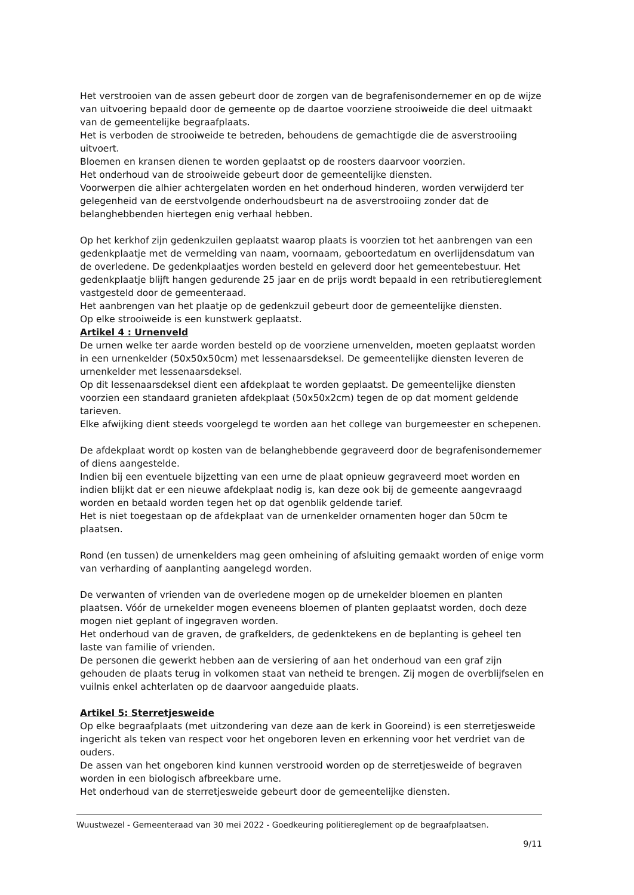Het verstrooien van de assen gebeurt door de zorgen van de begrafenisondernemer en op de wijze van uitvoering bepaald door de gemeente op de daartoe voorziene strooiweide die deel uitmaakt van de gemeentelijke begraafplaats.
Het is verboden de strooiweide te betreden, behoudens de gemachtigde die de asverstrooiing uitvoert.
Bloemen en kransen dienen te worden geplaatst op de roosters daarvoor voorzien.
Het onderhoud van de strooiweide gebeurt door de gemeentelijke diensten.
Voorwerpen die alhier achtergelaten worden en het onderhoud hinderen, worden verwijderd ter gelegenheid van de eerstvolgende onderhoudsbeurt na de asverstrooiing zonder dat de belanghebbenden hiertegen enig verhaal hebben.
Op het kerkhof zijn gedenkzuilen geplaatst waarop plaats is voorzien tot het aanbrengen van een gedenkplaatje met de vermelding van naam, voornaam, geboortedatum en overlijdensdatum van de overledene. De gedenkplaatjes worden besteld en geleverd door het gemeentebestuur. Het gedenkplaatje blijft hangen gedurende 25 jaar en de prijs wordt bepaald in een retributiereglement vastgesteld door de gemeenteraad.
Het aanbrengen van het plaatje op de gedenkzuil gebeurt door de gemeentelijke diensten.
Op elke strooiweide is een kunstwerk geplaatst.
Artikel 4 : Urnenveld
De urnen welke ter aarde worden besteld op de voorziene urnenvelden, moeten geplaatst worden in een urnenkelder (50x50x50cm) met lessenaarsdeksel. De gemeentelijke diensten leveren de urnenkelder met lessenaarsdeksel.
Op dit lessenaarsdeksel dient een afdekplaat te worden geplaatst. De gemeentelijke diensten voorzien een standaard granieten afdekplaat (50x50x2cm) tegen de op dat moment geldende tarieven.
Elke afwijking dient steeds voorgelegd te worden aan het college van burgemeester en schepenen.
De afdekplaat wordt op kosten van de belanghebbende gegraveerd door de begrafenisondernemer of diens aangestelde.
Indien bij een eventuele bijzetting van een urne de plaat opnieuw gegraveerd moet worden en indien blijkt dat er een nieuwe afdekplaat nodig is, kan deze ook bij de gemeente aangevraagd worden en betaald worden tegen het op dat ogenblik geldende tarief.
Het is niet toegestaan op de afdekplaat van de urnenkelder ornamenten hoger dan 50cm te plaatsen.
Rond (en tussen) de urnenkelders mag geen omheining of afsluiting gemaakt worden of enige vorm van verharding of aanplanting aangelegd worden.
De verwanten of vrienden van de overledene mogen op de urnekelder bloemen en planten plaatsen. Vóór de urnekelder mogen eveneens bloemen of planten geplaatst worden, doch deze mogen niet geplant of ingegraven worden.
Het onderhoud van de graven, de grafkelders, de gedenktekens en de beplanting is geheel ten laste van familie of vrienden.
De personen die gewerkt hebben aan de versiering of aan het onderhoud van een graf zijn gehouden de plaats terug in volkomen staat van netheid te brengen. Zij mogen de overblijfselen en vuilnis enkel achterlaten op de daarvoor aangeduide plaats.
Artikel 5: Sterretjesweide
Op elke begraafplaats (met uitzondering van deze aan de kerk in Gooreind) is een sterretjesweide ingericht als teken van respect voor het ongeboren leven en erkenning voor het verdriet van de ouders.
De assen van het ongeboren kind kunnen verstrooid worden op de sterretjesweide of begraven worden in een biologisch afbreekbare urne.
Het onderhoud van de sterretjesweide gebeurt door de gemeentelijke diensten.
Wuustwezel - Gemeenteraad van 30 mei 2022 - Goedkeuring politiereglement op de begraafplaatsen.
9/11